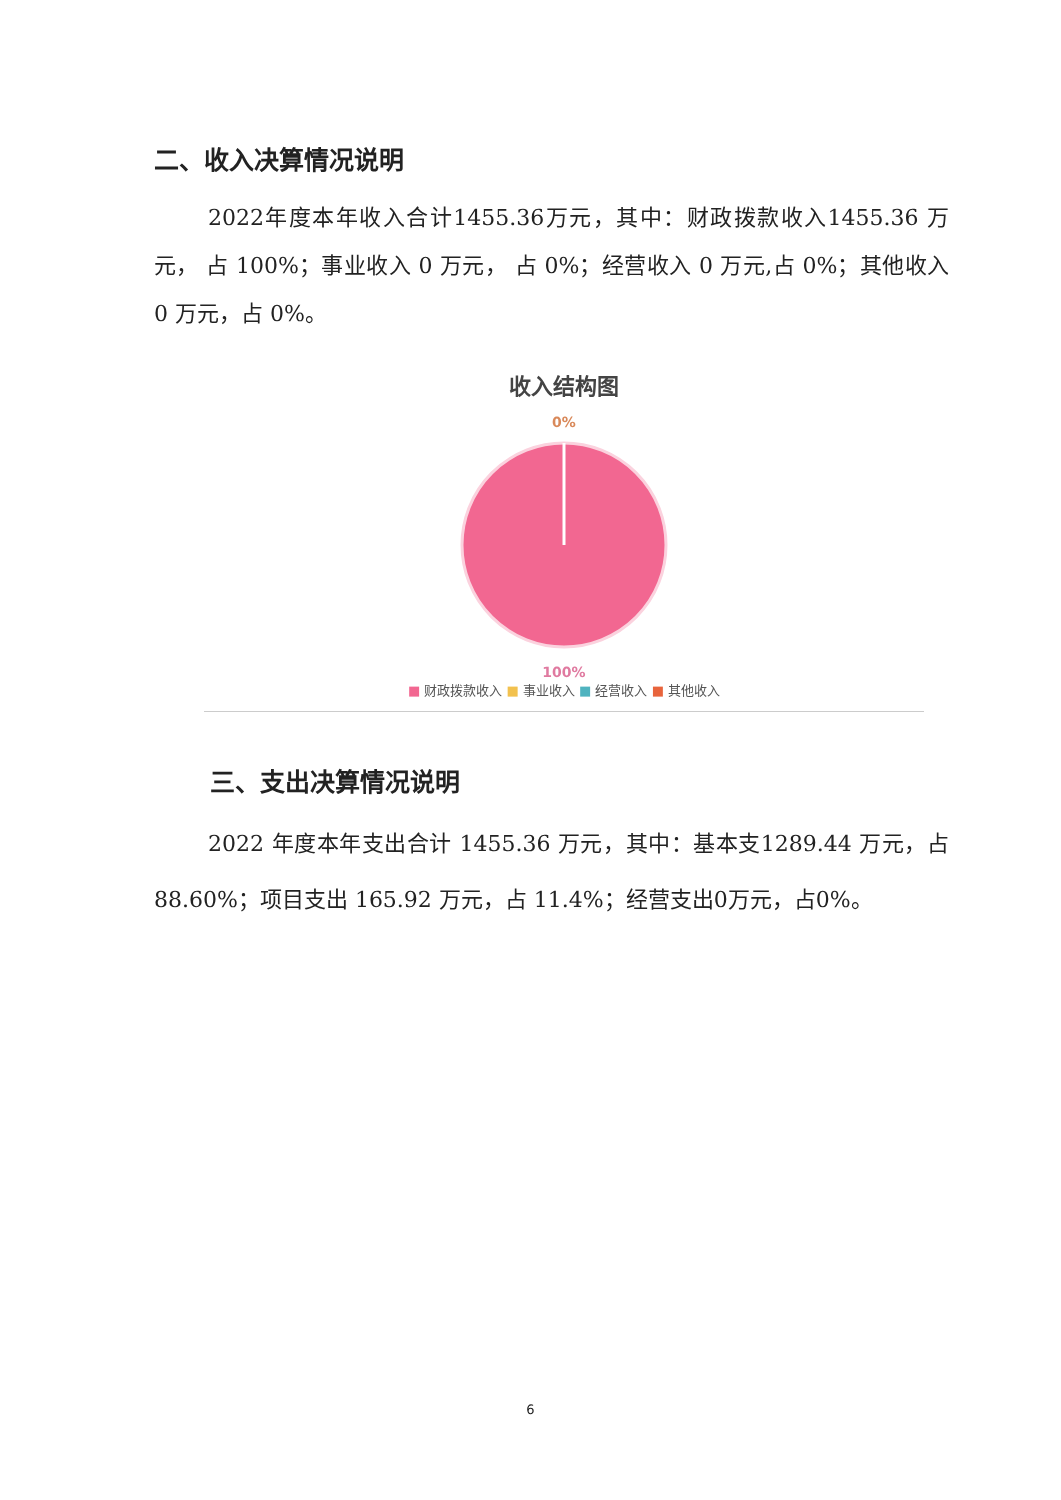二、收入决算情况说明
2022年度本年收入合计1455.36万元，其中：财政拨款收入1455.36 万元， 占 100%；事业收入 0 万元， 占 0%；经营收入 0 万元,占 0%；其他收入 0 万元，占 0%。
收入结构图
0%
100%
■ 财政拨款收入 ■ 事业收入 ■ 经营收入 ■ 其他收入
三、支出决算情况说明
2022 年度本年支出合计 1455.36 万元，其中：基本支1289.44 万元，占 88.60%；项目支出 165.92 万元，占 11.4%；经营支出0万元，占0%。
6